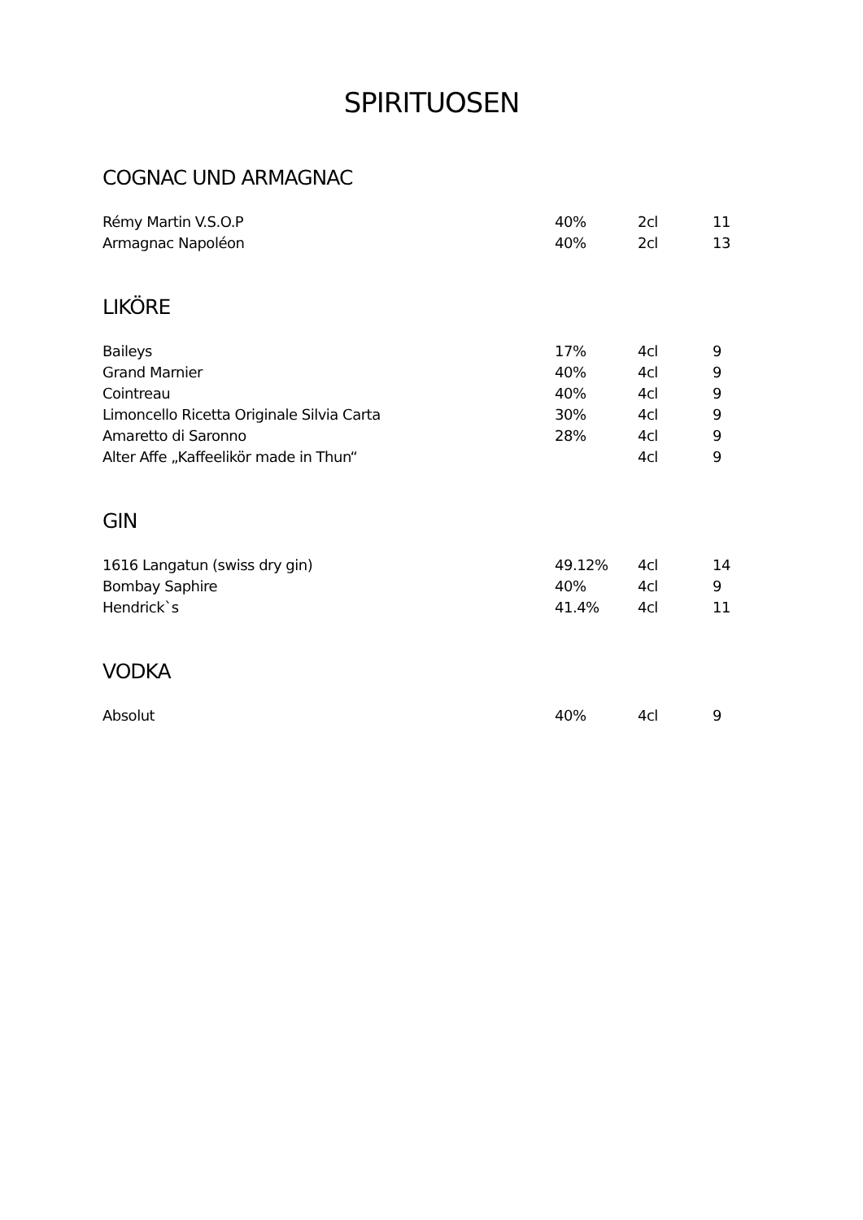SPIRITUOSEN
COGNAC UND ARMAGNAC
| Rémy Martin V.S.O.P | 40% | 2cl | 11 |
| Armagnac Napoléon | 40% | 2cl | 13 |
LIKÖRE
| Baileys | 17% | 4cl | 9 |
| Grand Marnier | 40% | 4cl | 9 |
| Cointreau | 40% | 4cl | 9 |
| Limoncello Ricetta Originale Silvia Carta | 30% | 4cl | 9 |
| Amaretto di Saronno | 28% | 4cl | 9 |
| Alter Affe „Kaffeelikör made in Thun“ | | 4cl | 9 |
GIN
| 1616 Langatun (swiss dry gin) | 49.12% | 4cl | 14 |
| Bombay Saphire | 40% | 4cl | 9 |
| Hendrick`s | 41.4% | 4cl | 11 |
VODKA
| Absolut | 40% | 4cl | 9 |